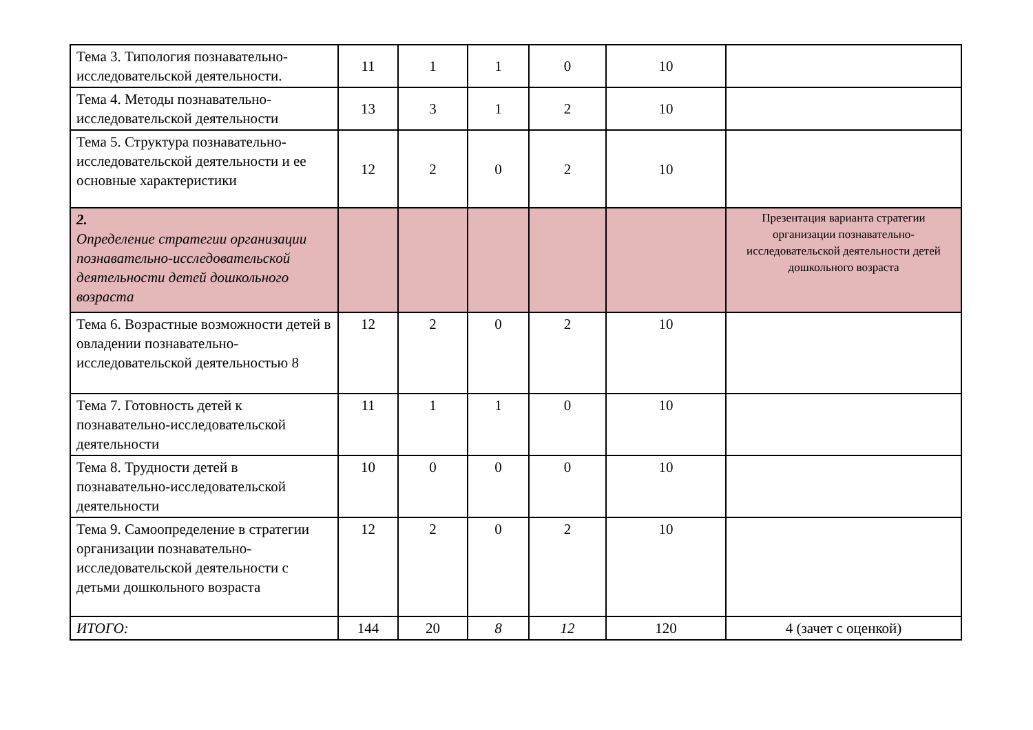| Тема 3. Типология познавательно-исследовательской деятельности. | 11 | 1 | 1 | 0 | 10 | |
| Тема 4. Методы познавательно-исследовательской деятельности | 13 | 3 | 1 | 2 | 10 | |
| Тема 5. Структура познавательно-исследовательской деятельности и ее основные характеристики | 12 | 2 | 0 | 2 | 10 | |
| 2. Определение стратегии организации познавательно-исследовательской деятельности детей дошкольного возраста | | | | | | Презентация варианта стратегии организации познавательно-исследовательской деятельности детей дошкольного возраста |
| Тема 6. Возрастные возможности детей в овладении познавательно-исследовательской деятельностью 8 | 12 | 2 | 0 | 2 | 10 | |
| Тема 7. Готовность детей к познавательно-исследовательской деятельности | 11 | 1 | 1 | 0 | 10 | |
| Тема 8. Трудности детей в познавательно-исследовательской деятельности | 10 | 0 | 0 | 0 | 10 | |
| Тема 9. Самоопределение в стратегии организации познавательно-исследовательской деятельности с детьми дошкольного возраста | 12 | 2 | 0 | 2 | 10 | |
| ИТОГО: | 144 | 20 | 8 | 12 | 120 | 4 (зачет с оценкой) |